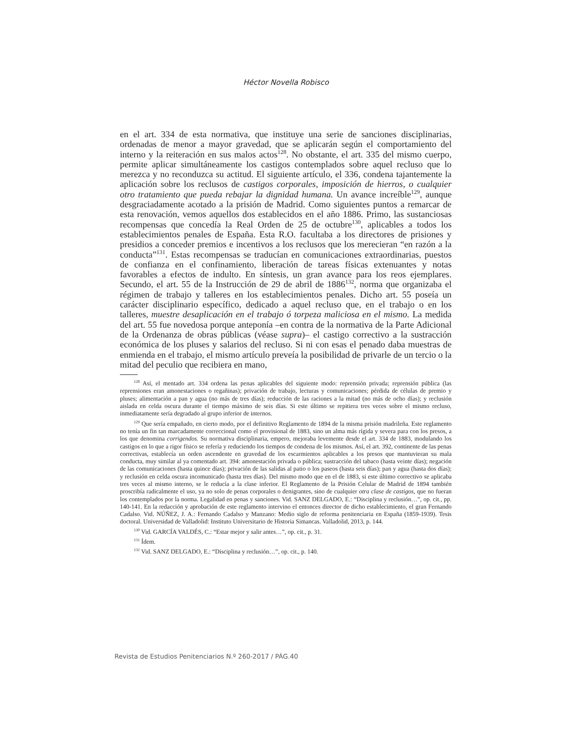Héctor Novella Robisco
en el art. 334 de esta normativa, que instituye una serie de sanciones disciplinarias, ordenadas de menor a mayor gravedad, que se aplicarán según el comportamiento del interno y la reiteración en sus malos actos<sup>128</sup>. No obstante, el art. 335 del mismo cuerpo, permite aplicar simultáneamente los castigos contemplados sobre aquel recluso que lo merezca y no reconduzca su actitud. El siguiente artículo, el 336, condena tajantemente la aplicación sobre los reclusos de castigos corporales, imposición de hierros, o cualquier otro tratamiento que pueda rebajar la dignidad humana. Un avance increíble<sup>129</sup>, aunque desgraciadamente acotado a la prisión de Madrid. Como siguientes puntos a remarcar de esta renovación, vemos aquellos dos establecidos en el año 1886. Primo, las sustanciosas recompensas que concedía la Real Orden de 25 de octubre<sup>130</sup>, aplicables a todos los establecimientos penales de España. Esta R.O. facultaba a los directores de prisiones y presidios a conceder premios e incentivos a los reclusos que los merecieran “en razón a la conducta”<sup>131</sup>. Estas recompensas se traducían en comunicaciones extraordinarias, puestos de confianza en el confinamiento, liberación de tareas físicas extenuantes y notas favorables a efectos de indulto. En síntesis, un gran avance para los reos ejemplares. Secundo, el art. 55 de la Instrucción de 29 de abril de 1886<sup>132</sup>, norma que organizaba el régimen de trabajo y talleres en los establecimientos penales. Dicho art. 55 poseía un carácter disciplinario específico, dedicado a aquel recluso que, en el trabajo o en los talleres, muestre desaplicación en el trabajo ó torpeza maliciosa en el mismo. La medida del art. 55 fue novedosa porque anteponía –en contra de la normativa de la Parte Adicional de la Ordenanza de obras públicas (véase supra)– el castigo correctivo a la sustracción económica de los pluses y salarios del recluso. Si ni con esas el penado daba muestras de enmienda en el trabajo, el mismo artículo preveía la posibilidad de privarle de un tercio o la mitad del peculio que recibiera en mano,
<sup>128</sup> Así, el mentado art. 334 ordena las penas aplicables del siguiente modo: reprensión privada; reprensión pública (las reprensiones eran amonestaciones o regañinas); privación de trabajo, lecturas y comunicaciones; pérdida de células de premio y pluses; alimentación a pan y agua (no más de tres días); reducción de las raciones a la mitad (no más de ocho días); y reclusión aislada en celda oscura durante el tiempo máximo de seis días. Si este último se repitiera tres veces sobre el mismo recluso, inmediatamente sería degradado al grupo inferior de internos.
<sup>129</sup> Que sería empañado, en cierto modo, por el definitivo Reglamento de 1894 de la misma prisión madrileña. Este reglamento no tenía un fin tan marcadamente correccional como el provisional de 1883, sino un alma más rígida y severa para con los presos, a los que denomina corrigendos. Su normativa disciplinaria, empero, mejoraba levemente desde el art. 334 de 1883, modulando los castigos en lo que a rigor físico se refería y reduciendo los tiempos de condena de los mismos. Así, el art. 392, continente de las penas correctivas, establecía un orden ascendente en gravedad de los escarmientos aplicables a los presos que mantuvieran su mala conducta, muy similar al ya comentado art. 394: amonestación privada o pública; sustracción del tabaco (hasta veinte días); negación de las comunicaciones (hasta quince días); privación de las salidas al patio o los paseos (hasta seis días); pan y agua (hasta dos días); y reclusión en celda oscura incomunicado (hasta tres días). Del mismo modo que en el de 1883, si este último correctivo se aplicaba tres veces al mismo interno, se le reducía a la clase inferior. El Reglamento de la Prisión Celular de Madrid de 1894 también proscribía radicalmente el uso, ya no solo de penas corporales o denigrantes, sino de cualquier otra clase de castigos, que no fueran los contemplados por la norma. Legalidad en penas y sanciones. Vid. SANZ DELGADO, E.: “Disciplina y reclusión…”, op. cit., pp. 140-141. En la redacción y aprobación de este reglamento intervino el entonces director de dicho establecimiento, el gran Fernando Cadalso. Vid. NÚÑEZ, J. A.: Fernando Cadalso y Manzano: Medio siglo de reforma penitenciaria en España (1859-1939). Tesis doctoral. Universidad de Valladolid: Instituto Universitario de Historia Simancas. Valladolid, 2013, p. 144.
<sup>130</sup> Vid. GARCÍA VALDÉS, C.: “Estar mejor y salir antes…”, op. cit., p. 31.
<sup>131</sup> Ídem.
<sup>132</sup> Vid. SANZ DELGADO, E.: “Disciplina y reclusión…”, op. cit., p. 140.
Revista de Estudios Penitenciarios N.º 260-2017 / PÁG.40